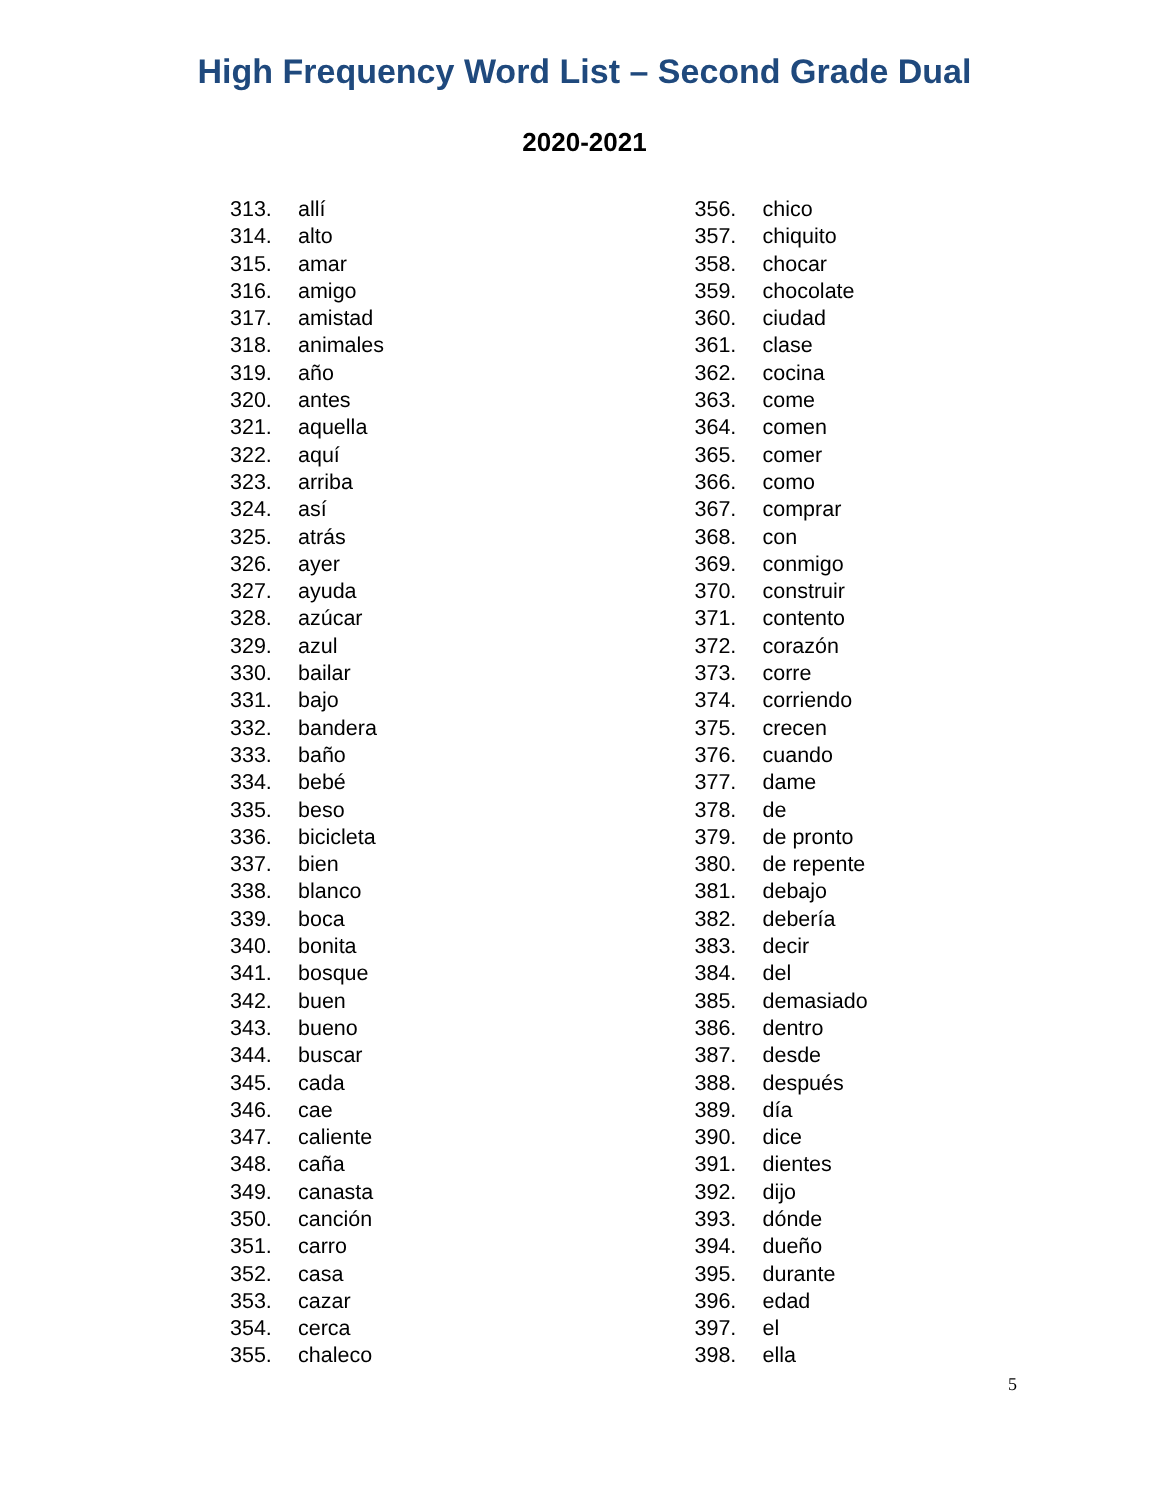High Frequency Word List – Second Grade Dual
2020-2021
313. allí
314. alto
315. amar
316. amigo
317. amistad
318. animales
319. año
320. antes
321. aquella
322. aquí
323. arriba
324. así
325. atrás
326. ayer
327. ayuda
328. azúcar
329. azul
330. bailar
331. bajo
332. bandera
333. baño
334. bebé
335. beso
336. bicicleta
337. bien
338. blanco
339. boca
340. bonita
341. bosque
342. buen
343. bueno
344. buscar
345. cada
346. cae
347. caliente
348. caña
349. canasta
350. canción
351. carro
352. casa
353. cazar
354. cerca
355. chaleco
356. chico
357. chiquito
358. chocar
359. chocolate
360. ciudad
361. clase
362. cocina
363. come
364. comen
365. comer
366. como
367. comprar
368. con
369. conmigo
370. construir
371. contento
372. corazón
373. corre
374. corriendo
375. crecen
376. cuando
377. dame
378. de
379. de pronto
380. de repente
381. debajo
382. debería
383. decir
384. del
385. demasiado
386. dentro
387. desde
388. después
389. día
390. dice
391. dientes
392. dijo
393. dónde
394. dueño
395. durante
396. edad
397. el
398. ella
5